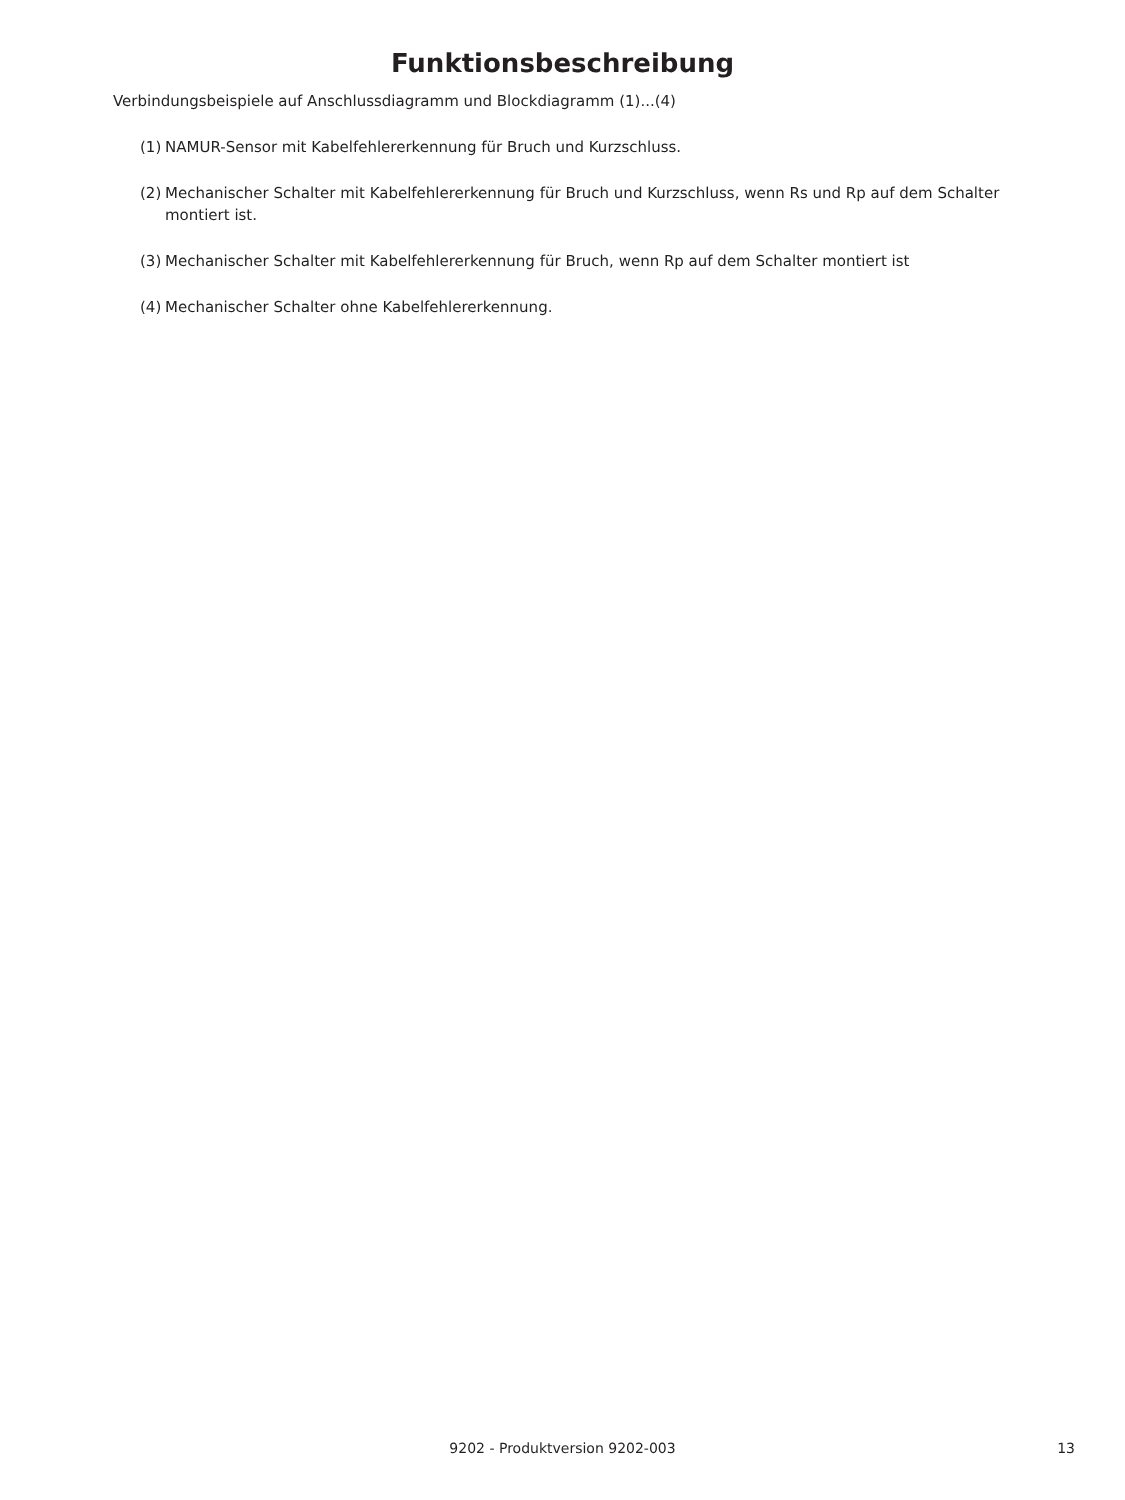Funktionsbeschreibung
Verbindungsbeispiele auf Anschlussdiagramm und Blockdiagramm (1)...(4)
(1) NAMUR-Sensor mit Kabelfehlererkennung für Bruch und Kurzschluss.
(2) Mechanischer Schalter mit Kabelfehlererkennung für Bruch und Kurzschluss, wenn Rs und Rp auf dem Schalter montiert ist.
(3) Mechanischer Schalter mit Kabelfehlererkennung für Bruch, wenn Rp auf dem Schalter montiert ist
(4) Mechanischer Schalter ohne Kabelfehlererkennung.
9202 - Produktversion 9202-003
13